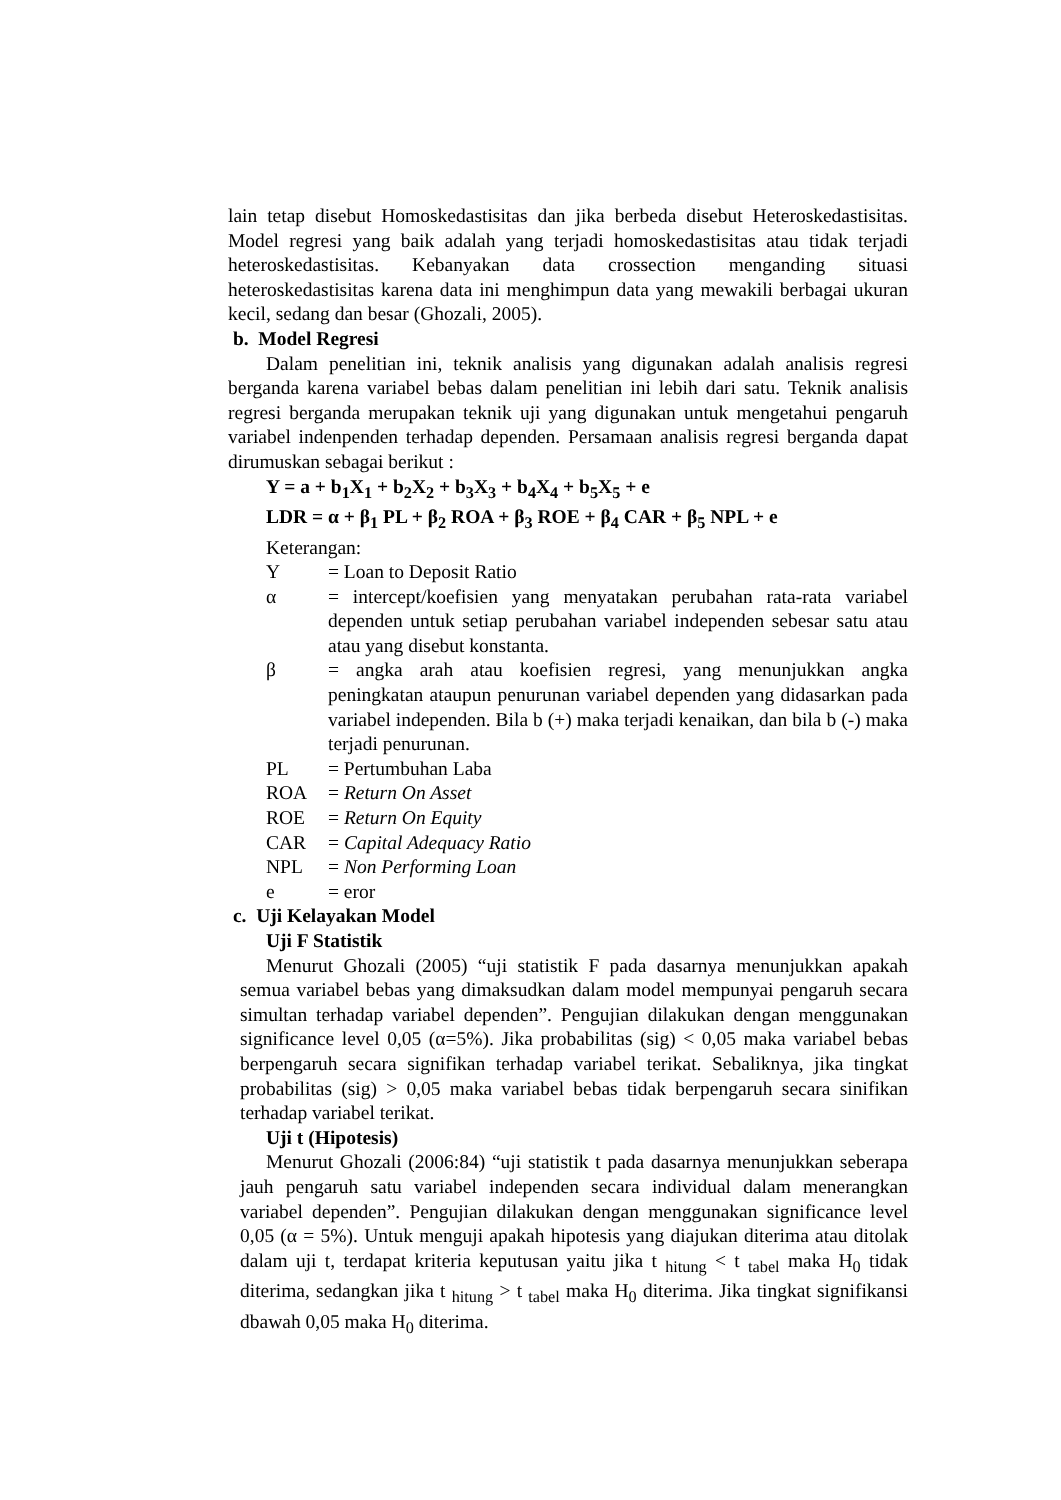lain tetap disebut Homoskedastisitas dan jika berbeda disebut Heteroskedastisitas. Model regresi yang baik adalah yang terjadi homoskedastisitas atau tidak terjadi heteroskedastisitas. Kebanyakan data crossection menganding situasi heteroskedastisitas karena data ini menghimpun data yang mewakili berbagai ukuran kecil, sedang dan besar (Ghozali, 2005).
b. Model Regresi
Dalam penelitian ini, teknik analisis yang digunakan adalah analisis regresi berganda karena variabel bebas dalam penelitian ini lebih dari satu. Teknik analisis regresi berganda merupakan teknik uji yang digunakan untuk mengetahui pengaruh variabel indenpenden terhadap dependen. Persamaan analisis regresi berganda dapat dirumuskan sebagai berikut :
Y = a + b<sub>1</sub>X<sub>1</sub> + b<sub>2</sub>X<sub>2</sub> + b<sub>3</sub>X<sub>3</sub> + b<sub>4</sub>X<sub>4</sub> + b<sub>5</sub>X<sub>5</sub> + e
LDR = α + β<sub>1</sub> PL + β<sub>2</sub> ROA + β<sub>3</sub> ROE + β<sub>4</sub> CAR + β<sub>5</sub> NPL + e
Keterangan:
Y = Loan to Deposit Ratio
α = intercept/koefisien yang menyatakan perubahan rata-rata variabel dependen untuk setiap perubahan variabel independen sebesar satu atau atau yang disebut konstanta.
β = angka arah atau koefisien regresi, yang menunjukkan angka peningkatan ataupun penurunan variabel dependen yang didasarkan pada variabel independen. Bila b (+) maka terjadi kenaikan, dan bila b (-) maka terjadi penurunan.
PL = Pertumbuhan Laba
ROA = Return On Asset
ROE = Return On Equity
CAR = Capital Adequacy Ratio
NPL = Non Performing Loan
e = eror
c. Uji Kelayakan Model
Uji F Statistik
Menurut Ghozali (2005) “uji statistik F pada dasarnya menunjukkan apakah semua variabel bebas yang dimaksudkan dalam model mempunyai pengaruh secara simultan terhadap variabel dependen”. Pengujian dilakukan dengan menggunakan significance level 0,05 (α=5%). Jika probabilitas (sig) < 0,05 maka variabel bebas berpengaruh secara signifikan terhadap variabel terikat. Sebaliknya, jika tingkat probabilitas (sig) > 0,05 maka variabel bebas tidak berpengaruh secara sinifikan terhadap variabel terikat.
Uji t (Hipotesis)
Menurut Ghozali (2006:84) “uji statistik t pada dasarnya menunjukkan seberapa jauh pengaruh satu variabel independen secara individual dalam menerangkan variabel dependen”. Pengujian dilakukan dengan menggunakan significance level 0,05 (α = 5%). Untuk menguji apakah hipotesis yang diajukan diterima atau ditolak dalam uji t, terdapat kriteria keputusan yaitu jika t <sub>hitung</sub> < t <sub>tabel</sub> maka H<sub>0</sub> tidak diterima, sedangkan jika t <sub>hitung</sub> > t <sub>tabel</sub> maka H<sub>0</sub> diterima. Jika tingkat signifikansi dbawah 0,05 maka H<sub>0</sub> diterima.